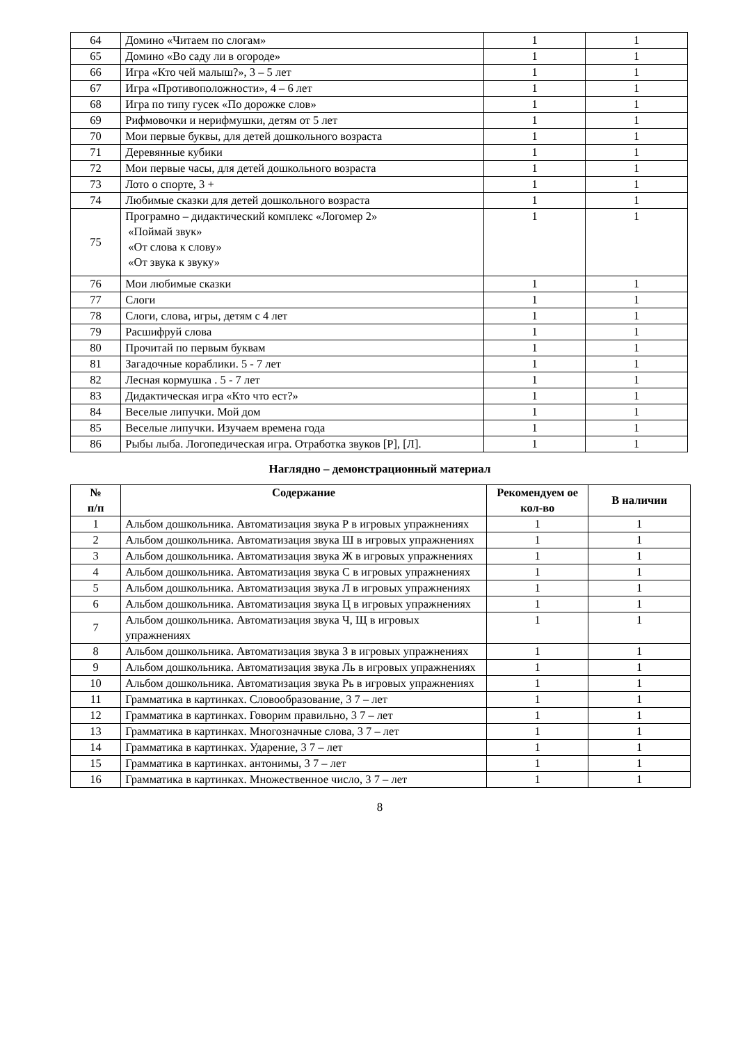| 64 | Домино «Читаем по слогам» | 1 | 1 |
| 65 | Домино «Во саду ли в огороде» | 1 | 1 |
| 66 | Игра «Кто чей малыш?», 3 – 5 лет | 1 | 1 |
| 67 | Игра «Противоположности», 4 – 6 лет | 1 | 1 |
| 68 | Игра по типу гусек «По дорожке слов» | 1 | 1 |
| 69 | Рифмовочки и нерифмушки, детям от 5 лет | 1 | 1 |
| 70 | Мои первые буквы, для детей дошкольного возраста | 1 | 1 |
| 71 | Деревянные кубики | 1 | 1 |
| 72 | Мои первые часы, для детей дошкольного возраста | 1 | 1 |
| 73 | Лото о спорте, 3 + | 1 | 1 |
| 74 | Любимые сказки для детей дошкольного возраста | 1 | 1 |
| 75 | Програмно – дидактический комплекс «Логомер 2» «Поймай звук» «От слова к слову» «От звука к звуку» | 1 | 1 |
| 76 | Мои любимые сказки | 1 | 1 |
| 77 | Слоги | 1 | 1 |
| 78 | Слоги, слова, игры, детям с 4 лет | 1 | 1 |
| 79 | Расшифруй слова | 1 | 1 |
| 80 | Прочитай по первым буквам | 1 | 1 |
| 81 | Загадочные кораблики. 5 - 7 лет | 1 | 1 |
| 82 | Лесная кормушка . 5 - 7 лет | 1 | 1 |
| 83 | Дидактическая игра «Кто что ест?» | 1 | 1 |
| 84 | Веселые липучки. Мой дом | 1 | 1 |
| 85 | Веселые липучки. Изучаем времена года | 1 | 1 |
| 86 | Рыбы лыба. Логопедическая игра. Отработка звуков [Р], [Л]. | 1 | 1 |
Наглядно – демонстрационный материал
| № п/п | Содержание | Рекомендуем ое кол-во | В наличии |
| --- | --- | --- | --- |
| 1 | Альбом дошкольника. Автоматизация звука Р в игровых упражнениях | 1 | 1 |
| 2 | Альбом дошкольника. Автоматизация звука Ш в игровых упражнениях | 1 | 1 |
| 3 | Альбом дошкольника. Автоматизация звука Ж в игровых упражнениях | 1 | 1 |
| 4 | Альбом дошкольника. Автоматизация звука С в игровых упражнениях | 1 | 1 |
| 5 | Альбом дошкольника. Автоматизация звука Л в игровых упражнениях | 1 | 1 |
| 6 | Альбом дошкольника. Автоматизация звука Ц в игровых упражнениях | 1 | 1 |
| 7 | Альбом дошкольника. Автоматизация звука Ч, Щ в игровых упражнениях | 1 | 1 |
| 8 | Альбом дошкольника. Автоматизация звука З в игровых упражнениях | 1 | 1 |
| 9 | Альбом дошкольника. Автоматизация звука Ль в игровых упражнениях | 1 | 1 |
| 10 | Альбом дошкольника. Автоматизация звука Рь в игровых упражнениях | 1 | 1 |
| 11 | Грамматика в картинках. Словообразование, 3 7 – лет | 1 | 1 |
| 12 | Грамматика в картинках. Говорим правильно, 3 7 – лет | 1 | 1 |
| 13 | Грамматика в картинках. Многозначные слова, 3 7 – лет | 1 | 1 |
| 14 | Грамматика в картинках. Ударение, 3 7 – лет | 1 | 1 |
| 15 | Грамматика в картинках. антонимы, 3 7 – лет | 1 | 1 |
| 16 | Грамматика в картинках. Множественное число, 3 7 – лет | 1 | 1 |
8